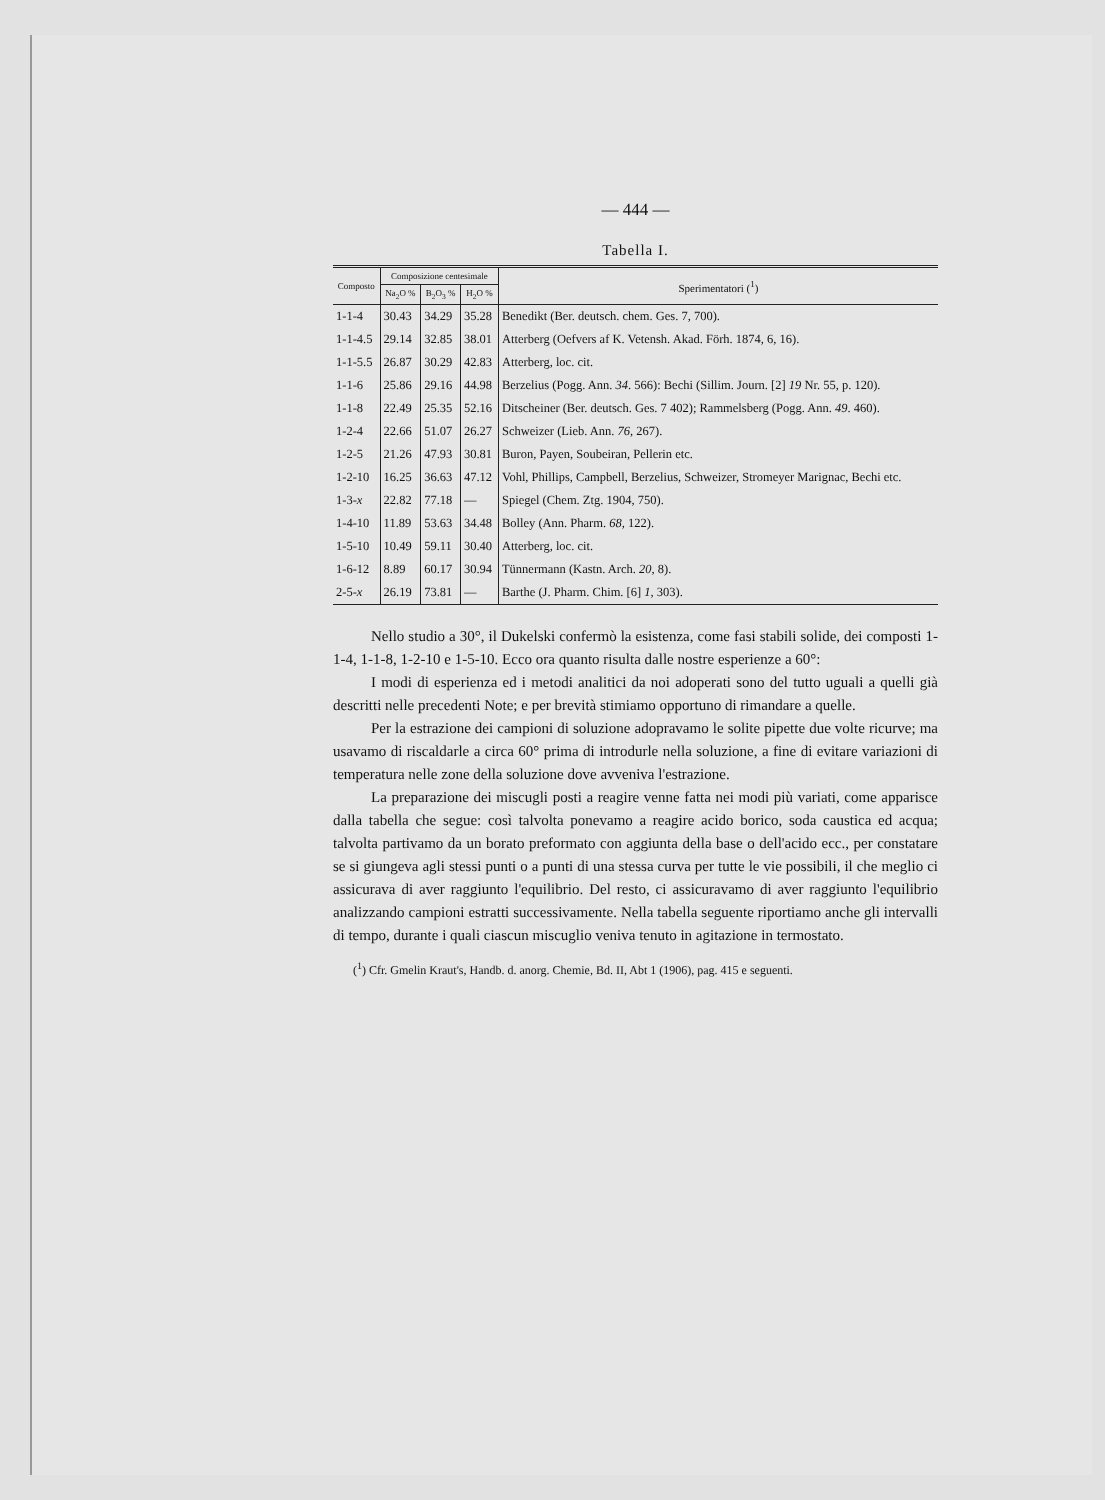— 444 —
Tabella I.
| Composto | Composizione centesimale | | | Sperimentatori (<sup>1</sup>) |
| --- | --- | --- | --- | --- |
| | Na<sub>2</sub>O % | B<sub>2</sub>O<sub>3</sub> % | H<sub>2</sub>O % | |
| 1-1-4 | 30.43 | 34.29 | 35.28 | Benedikt (Ber. deutsch. chem. Ges. 7, 700). |
| 1-1-4.5 | 29.14 | 32.85 | 38.01 | Atterberg (Oefvers af K. Vetensh. Akad. Förh. 1874, 6, 16). |
| 1-1-5.5 | 26.87 | 30.29 | 42.83 | Atterberg, loc. cit. |
| 1-1-6 | 25.86 | 29.16 | 44.98 | Berzelius (Pogg. Ann. 34 . 566): Bechi (Sillim. Journ. [2] 19 Nr. 55, p. 120). |
| 1-1-8 | 22.49 | 25.35 | 52.16 | Ditscheiner (Ber. deutsch. Ges. 7 402); Rammelsberg (Pogg. Ann. 49 . 460). |
| 1-2-4 | 22.66 | 51.07 | 26.27 | Schweizer (Lieb. Ann. 76 , 267). |
| 1-2-5 | 21.26 | 47.93 | 30.81 | Buron, Payen, Soubeiran, Pellerin etc. |
| 1-2-10 | 16.25 | 36.63 | 47.12 | Vohl, Phillips, Campbell, Berzelius, Schweizer, Stromeyer Marignac, Bechi etc. |
| 1-3- x | 22.82 | 77.18 | — | Spiegel (Chem. Ztg. 1904, 750). |
| 1-4-10 | 11.89 | 53.63 | 34.48 | Bolley (Ann. Pharm. 68 , 122). |
| 1-5-10 | 10.49 | 59.11 | 30.40 | Atterberg, loc. cit. |
| 1-6-12 | 8.89 | 60.17 | 30.94 | Tünnermann (Kastn. Arch. 20 , 8). |
| 2-5- x | 26.19 | 73.81 | — | Barthe (J. Pharm. Chim. [6] 1 , 303). |
Nello studio a 30°, il Dukelski confermò la esistenza, come fasi stabili solide, dei composti 1-1-4, 1-1-8, 1-2-10 e 1-5-10. Ecco ora quanto risulta dalle nostre esperienze a 60°:
I modi di esperienza ed i metodi analitici da noi adoperati sono del tutto uguali a quelli già descritti nelle precedenti Note; e per brevità stimiamo opportuno di rimandare a quelle.
Per la estrazione dei campioni di soluzione adopravamo le solite pipette due volte ricurve; ma usavamo di riscaldarle a circa 60° prima di introdurle nella soluzione, a fine di evitare variazioni di temperatura nelle zone della soluzione dove avveniva l'estrazione.
La preparazione dei miscugli posti a reagire venne fatta nei modi più variati, come apparisce dalla tabella che segue: così talvolta ponevamo a reagire acido borico, soda caustica ed acqua; talvolta partivamo da un borato preformato con aggiunta della base o dell'acido ecc., per constatare se si giungeva agli stessi punti o a punti di una stessa curva per tutte le vie possibili, il che meglio ci assicurava di aver raggiunto l'equilibrio. Del resto, ci assicuravamo di aver raggiunto l'equilibrio analizzando campioni estratti successivamente. Nella tabella seguente riportiamo anche gli intervalli di tempo, durante i quali ciascun miscuglio veniva tenuto in agitazione in termostato.
(<sup>1</sup>) Cfr. Gmelin Kraut's, Handb. d. anorg. Chemie, Bd. II, Abt 1 (1906), pag. 415 e seguenti.